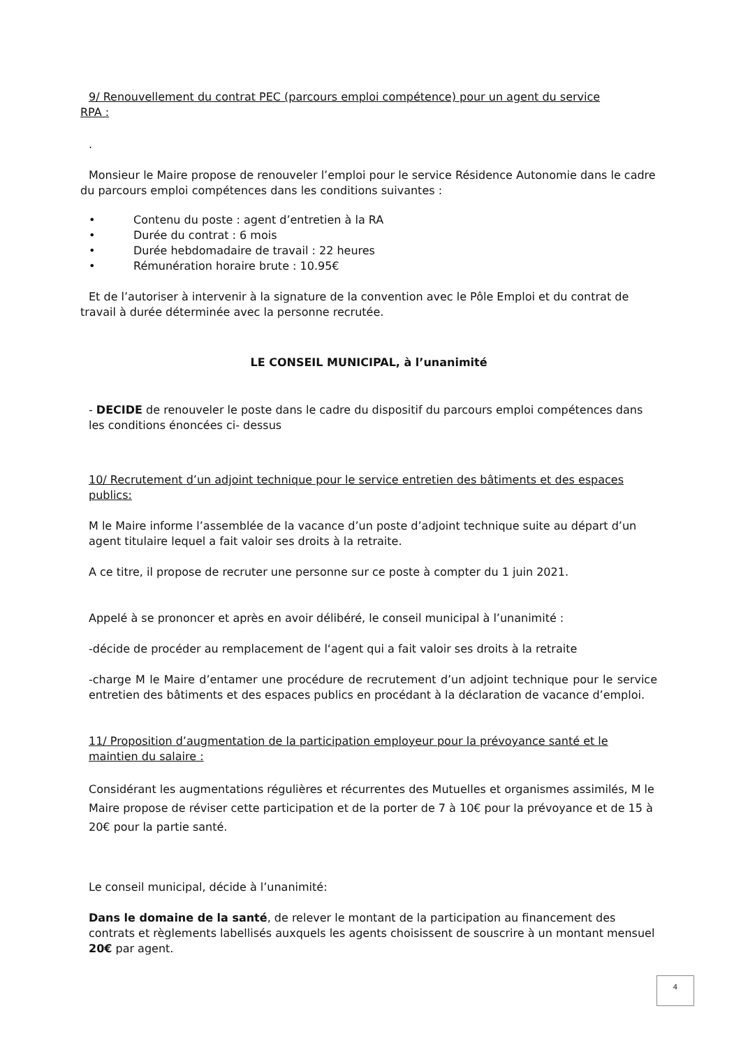9/ Renouvellement du contrat PEC (parcours emploi compétence) pour un agent du service
RPA :
.
Monsieur le Maire propose de renouveler l’emploi pour le service Résidence Autonomie dans le cadre du parcours emploi compétences dans les conditions suivantes :
• Contenu du poste : agent d’entretien à la RA
• Durée du contrat : 6 mois
• Durée hebdomadaire de travail : 22 heures
• Rémunération horaire brute : 10.95€
Et de l’autoriser à intervenir à la signature de la convention avec le Pôle Emploi et du contrat de travail à durée déterminée avec la personne recrutée.
LE CONSEIL MUNICIPAL, à l’unanimité
- DECIDE de renouveler le poste dans le cadre du dispositif du parcours emploi compétences dans les conditions énoncées ci- dessus
10/ Recrutement d’un adjoint technique pour le service entretien des bâtiments et des espaces publics:
M le Maire informe l’assemblée de la vacance d’un poste d’adjoint technique suite au départ d’un agent titulaire lequel a fait valoir ses droits à la retraite.
A ce titre, il propose de recruter une personne sur ce poste à compter du 1 juin 2021.
Appelé à se prononcer et après en avoir délibéré, le conseil municipal à l’unanimité :
-décide de procéder au remplacement de l‘agent qui a fait valoir ses droits à la retraite
-charge M le Maire d’entamer une procédure de recrutement d’un adjoint technique pour le service entretien des bâtiments et des espaces publics en procédant à la déclaration de vacance d’emploi.
11/ Proposition d’augmentation de la participation employeur pour la prévoyance santé et le maintien du salaire :
Considérant les augmentations régulières et récurrentes des Mutuelles et organismes assimilés, M le Maire propose de réviser cette participation et de la porter de 7 à 10€ pour la prévoyance et de 15 à 20€ pour la partie santé.
Le conseil municipal, décide à l’unanimité:
Dans le domaine de la santé, de relever le montant de la participation au financement des contrats et règlements labellisés auxquels les agents choisissent de souscrire à un montant mensuel 20€ par agent.
4